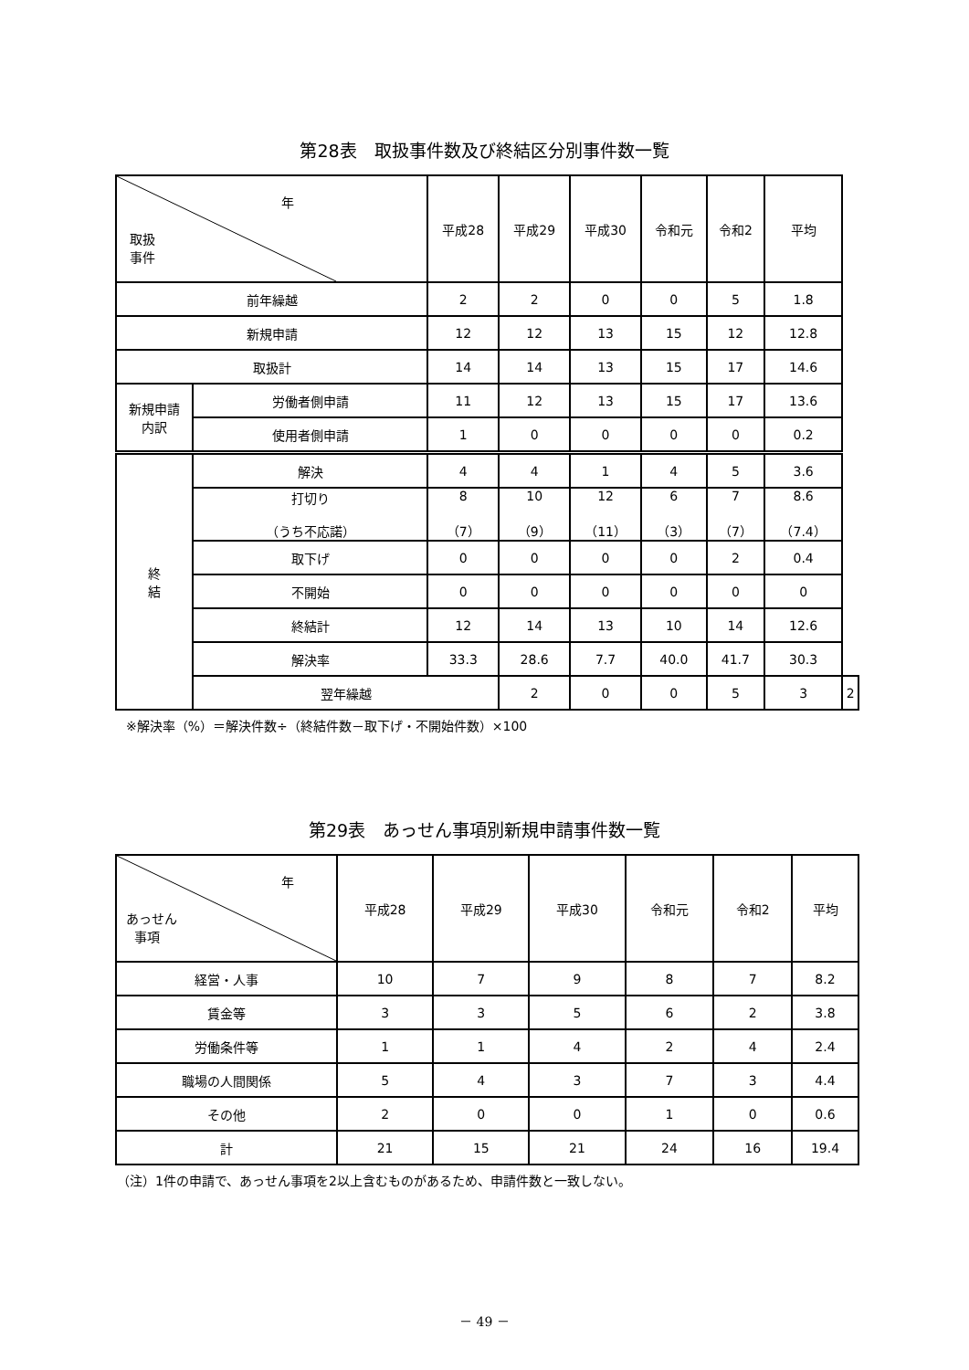第28表　取扱事件数及び終結区分別事件数一覧
| 年 取扱 事件 | | 平成28 | 平成29 | 平成30 | 令和元 | 令和2 | 平均 | |
| --- | --- | --- | --- | --- | --- | --- | --- | --- |
| 前年繰越 | | 2 | 2 | 0 | 0 | 5 | 1.8 | |
| 新規申請 | | 12 | 12 | 13 | 15 | 12 | 12.8 | |
| 取扱計 | | 14 | 14 | 13 | 15 | 17 | 14.6 | |
| 新規申請 内訳 | 労働者側申請 | 11 | 12 | 13 | 15 | 17 | 13.6 | |
| | 使用者側申請 | 1 | 0 | 0 | 0 | 0 | 0.2 | |
| 終 結 | 解決 | 4 | 4 | 1 | 4 | 5 | 3.6 | |
| | 打切り （うち不応諾） | 8 （7） | 10 （9） | 12 （11） | 6 （3） | 7 （7） | 8.6 （7.4） | |
| | 取下げ | 0 | 0 | 0 | 0 | 2 | 0.4 | |
| | 不開始 | 0 | 0 | 0 | 0 | 0 | 0 | |
| | 終結計 | 12 | 14 | 13 | 10 | 14 | 12.6 | |
| | 解決率 | 33.3 | 28.6 | 7.7 | 40.0 | 41.7 | 30.3 | |
| | 翌年繰越 | | 2 | 0 | 0 | 5 | 3 | 2 |
※解決率（%）＝解決件数÷（終結件数－取下げ・不開始件数）×100
第29表　あっせん事項別新規申請事件数一覧
| 年 あっせん 事項 | 平成28 | 平成29 | 平成30 | 令和元 | 令和2 | 平均 |
| --- | --- | --- | --- | --- | --- | --- |
| 経営・人事 | 10 | 7 | 9 | 8 | 7 | 8.2 |
| 賃金等 | 3 | 3 | 5 | 6 | 2 | 3.8 |
| 労働条件等 | 1 | 1 | 4 | 2 | 4 | 2.4 |
| 職場の人間関係 | 5 | 4 | 3 | 7 | 3 | 4.4 |
| その他 | 2 | 0 | 0 | 1 | 0 | 0.6 |
| 計 | 21 | 15 | 21 | 24 | 16 | 19.4 |
（注）1件の申請で、あっせん事項を2以上含むものがあるため、申請件数と一致しない。
－ 49 －